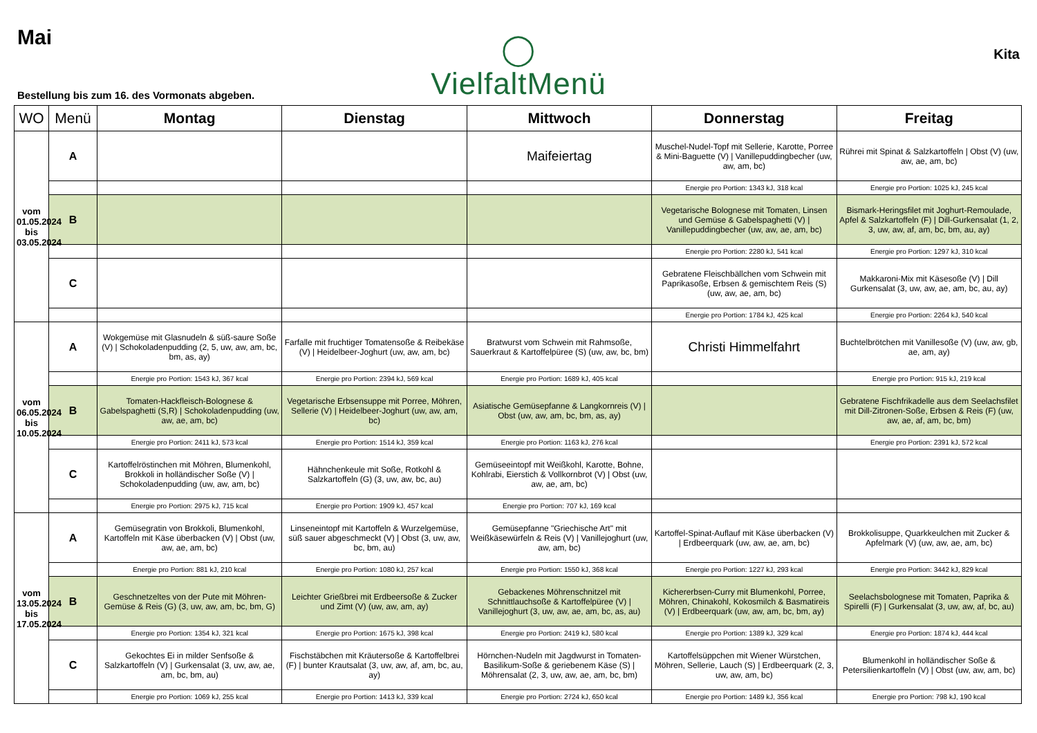Mai
Bestellung bis zum 16. des Vormonats abgeben.
◯
VielfaltMenü
Kita
| WO | Menü | Montag | Dienstag | Mittwoch | Donnerstag | Freitag |
| --- | --- | --- | --- | --- | --- | --- |
| vom 01.05.2024 bis 03.05.2024 | A | | | Maifeiertag | Muschel-Nudel-Topf mit Sellerie, Karotte, Porree & Mini-Baguette (V) / Vanillepuddingbecher (uw, aw, am, bc) | Rührei mit Spinat & Salzkartoffeln / Obst (V) (uw, aw, ae, am, bc) |
| | | | | | Energie pro Portion: 1343 kJ, 318 kcal | Energie pro Portion: 1025 kJ, 245 kcal |
| | B | | | | Vegetarische Bolognese mit Tomaten, Linsen und Gemüse & Gabelspaghetti (V) / Vanillepuddingbecher (uw, aw, ae, am, bc) | Bismark-Heringsfilet mit Joghurt-Remoulade, Apfel & Salzkartoffeln (F) / Dill-Gurkensalat (1, 2, 3, uw, aw, af, am, bc, bm, au, ay) |
| | | | | | Energie pro Portion: 2280 kJ, 541 kcal | Energie pro Portion: 1297 kJ, 310 kcal |
| | C | | | | Gebratene Fleischbällchen vom Schwein mit Paprikasoße, Erbsen & gemischtem Reis (S) (uw, aw, ae, am, bc) | Makkaroni-Mix mit Käsesoße (V) / Dill Gurkensalat (3, uw, aw, ae, am, bc, au, ay) |
| | | | | | Energie pro Portion: 1784 kJ, 425 kcal | Energie pro Portion: 2264 kJ, 540 kcal |
| vom 06.05.2024 bis 10.05.2024 | A | Wokgemüse mit Glasnudeln & süß-saure Soße (V) / Schokoladenpudding (2, 5, uw, aw, am, bc, bm, as, ay) | Farfalle mit fruchtiger Tomatensoße & Reibekäse (V) / Heidelbeer-Joghurt (uw, aw, am, bc) | Bratwurst vom Schwein mit Rahmsoße, Sauerkraut & Kartoffelpüree (S) (uw, aw, bc, bm) | Christi Himmelfahrt | Buchtelbrötchen mit Vanillesoße (V) (uw, aw, gb, ae, am, ay) |
| | | Energie pro Portion: 1543 kJ, 367 kcal | Energie pro Portion: 2394 kJ, 569 kcal | Energie pro Portion: 1689 kJ, 405 kcal | | Energie pro Portion: 915 kJ, 219 kcal |
| | B | Tomaten-Hackfleisch-Bolognese & Gabelspaghetti (S,R) / Schokoladenpudding (uw, aw, ae, am, bc) | Vegetarische Erbsensuppe mit Porree, Möhren, Sellerie (V) / Heidelbeer-Joghurt (uw, aw, am, bc) | Asiatische Gemüsepfanne & Langkornreis (V) / Obst (uw, aw, am, bc, bm, as, ay) | | Gebratene Fischfrikadelle aus dem Seelachsfilet mit Dill-Zitronen-Soße, Erbsen & Reis (F) (uw, aw, ae, af, am, bc, bm) |
| | | Energie pro Portion: 2411 kJ, 573 kcal | Energie pro Portion: 1514 kJ, 359 kcal | Energie pro Portion: 1163 kJ, 276 kcal | | Energie pro Portion: 2391 kJ, 572 kcal |
| | C | Kartoffelröstinchen mit Möhren, Blumenkohl, Brokkoli in holländischer Soße (V) / Schokoladenpudding (uw, aw, am, bc) | Hähnchenkeule mit Soße, Rotkohl & Salzkartoffeln (G) (3, uw, aw, bc, au) | Gemüseeintopf mit Weißkohl, Karotte, Bohne, Kohlrabi, Eierstich & Vollkornbrot (V) / Obst (uw, aw, ae, am, bc) | | |
| | | Energie pro Portion: 2975 kJ, 715 kcal | Energie pro Portion: 1909 kJ, 457 kcal | Energie pro Portion: 707 kJ, 169 kcal | | |
| vom 13.05.2024 bis 17.05.2024 | A | Gemüsegratin von Brokkoli, Blumenkohl, Kartoffeln mit Käse überbacken (V) / Obst (uw, aw, ae, am, bc) | Linseneintopf mit Kartoffeln & Wurzelgemüse, süß sauer abgeschmeckt (V) / Obst (3, uw, aw, bc, bm, au) | Gemüsepfanne "Griechische Art" mit Weißkäsewürfeln & Reis (V) / Vanillejoghurt (uw, aw, am, bc) | Kartoffel-Spinat-Auflauf mit Käse überbacken (V) / Erdbeerquark (uw, aw, ae, am, bc) | Brokkolisuppe, Quarkkeulchen mit Zucker & Apfelmark (V) (uw, aw, ae, am, bc) |
| | | Energie pro Portion: 881 kJ, 210 kcal | Energie pro Portion: 1080 kJ, 257 kcal | Energie pro Portion: 1550 kJ, 368 kcal | Energie pro Portion: 1227 kJ, 293 kcal | Energie pro Portion: 3442 kJ, 829 kcal |
| | B | Geschnetzeltes von der Pute mit Möhren-Gemüse & Reis (G) (3, uw, aw, am, bc, bm, G) | Leichter Grießbrei mit Erdbeersoße & Zucker und Zimt (V) (uw, aw, am, ay) | Gebackenes Möhrenschnitzel mit Schnittlauchsoße & Kartoffelpüree (V) / Vanillejoghurt (3, uw, aw, ae, am, bc, as, au) | Kichererbsen-Curry mit Blumenkohl, Porree, Möhren, Chinakohl, Kokosmilch & Basmatireis (V) / Erdbeerquark (uw, aw, am, bc, bm, ay) | Seelachsbolognese mit Tomaten, Paprika & Spirelli (F) / Gurkensalat (3, uw, aw, af, bc, au) |
| | | Energie pro Portion: 1354 kJ, 321 kcal | Energie pro Portion: 1675 kJ, 398 kcal | Energie pro Portion: 2419 kJ, 580 kcal | Energie pro Portion: 1389 kJ, 329 kcal | Energie pro Portion: 1874 kJ, 444 kcal |
| | C | Gekochtes Ei in milder Senfsoße & Salzkartoffeln (V) / Gurkensalat (3, uw, aw, ae, am, bc, bm, au) | Fischstäbchen mit Kräutersoße & Kartoffelbrei (F) / bunter Krautsalat (3, uw, aw, af, am, bc, au, ay) | Hörnchen-Nudeln mit Jagdwurst in Tomaten-Basilikum-Soße & geriebenem Käse (S) / Möhrensalat (2, 3, uw, aw, ae, am, bc, bm) | Kartoffelsüppchen mit Wiener Würstchen, Möhren, Sellerie, Lauch (S) / Erdbeerquark (2, 3, uw, aw, am, bc) | Blumenkohl in holländischer Soße & Petersilienkartoffeln (V) / Obst (uw, aw, am, bc) |
| | | Energie pro Portion: 1069 kJ, 255 kcal | Energie pro Portion: 1413 kJ, 339 kcal | Energie pro Portion: 2724 kJ, 650 kcal | Energie pro Portion: 1489 kJ, 356 kcal | Energie pro Portion: 798 kJ, 190 kcal |